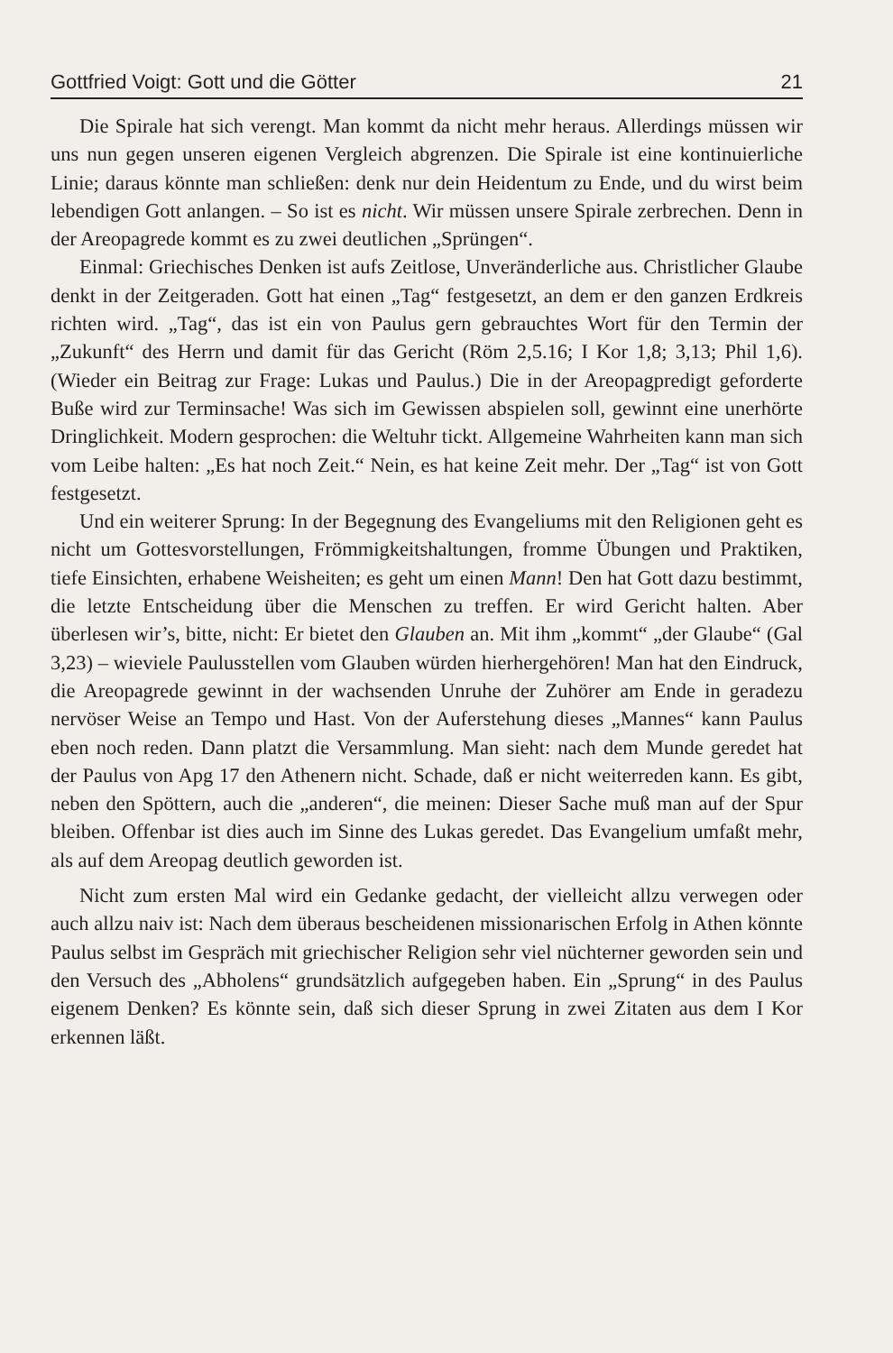Gottfried Voigt: Gott und die Götter 21
Die Spirale hat sich verengt. Man kommt da nicht mehr heraus. Allerdings müssen wir uns nun gegen unseren eigenen Vergleich abgrenzen. Die Spirale ist eine kontinuierliche Linie; daraus könnte man schließen: denk nur dein Heidentum zu Ende, und du wirst beim lebendigen Gott anlangen. – So ist es nicht. Wir müssen unsere Spirale zerbrechen. Denn in der Areopagrede kommt es zu zwei deutlichen „Sprüngen“.
Einmal: Griechisches Denken ist aufs Zeitlose, Unveränderliche aus. Christlicher Glaube denkt in der Zeitgeraden. Gott hat einen „Tag“ festgesetzt, an dem er den ganzen Erdkreis richten wird. „Tag“, das ist ein von Paulus gern gebrauchtes Wort für den Termin der „Zukunft“ des Herrn und damit für das Gericht (Röm 2,5.16; I Kor 1,8; 3,13; Phil 1,6). (Wieder ein Beitrag zur Frage: Lukas und Paulus.) Die in der Areopagpredigt geforderte Buße wird zur Terminsache! Was sich im Gewissen abspielen soll, gewinnt eine unerhörte Dringlichkeit. Modern gesprochen: die Weltuhr tickt. Allgemeine Wahrheiten kann man sich vom Leibe halten: „Es hat noch Zeit.“ Nein, es hat keine Zeit mehr. Der „Tag“ ist von Gott festgesetzt.
Und ein weiterer Sprung: In der Begegnung des Evangeliums mit den Religionen geht es nicht um Gottesvorstellungen, Frömmigkeitshaltungen, fromme Übungen und Praktiken, tiefe Einsichten, erhabene Weisheiten; es geht um einen Mann! Den hat Gott dazu bestimmt, die letzte Entscheidung über die Menschen zu treffen. Er wird Gericht halten. Aber überlesen wir’s, bitte, nicht: Er bietet den Glauben an. Mit ihm „kommt“ „der Glaube“ (Gal 3,23) – wieviele Paulusstellen vom Glauben würden hierhergehören! Man hat den Eindruck, die Areopagrede gewinnt in der wachsenden Unruhe der Zuhörer am Ende in geradezu nervöser Weise an Tempo und Hast. Von der Auferstehung dieses „Mannes“ kann Paulus eben noch reden. Dann platzt die Versammlung. Man sieht: nach dem Munde geredet hat der Paulus von Apg 17 den Athenern nicht. Schade, daß er nicht weiterreden kann. Es gibt, neben den Spöttern, auch die „anderen“, die meinen: Dieser Sache muß man auf der Spur bleiben. Offenbar ist dies auch im Sinne des Lukas geredet. Das Evangelium umfaßt mehr, als auf dem Areopag deutlich geworden ist.
Nicht zum ersten Mal wird ein Gedanke gedacht, der vielleicht allzu verwegen oder auch allzu naiv ist: Nach dem überaus bescheidenen missionarischen Erfolg in Athen könnte Paulus selbst im Gespräch mit griechischer Religion sehr viel nüchterner geworden sein und den Versuch des „Abholens“ grundsätzlich aufgegeben haben. Ein „Sprung“ in des Paulus eigenem Denken? Es könnte sein, daß sich dieser Sprung in zwei Zitaten aus dem I Kor erkennen läßt.